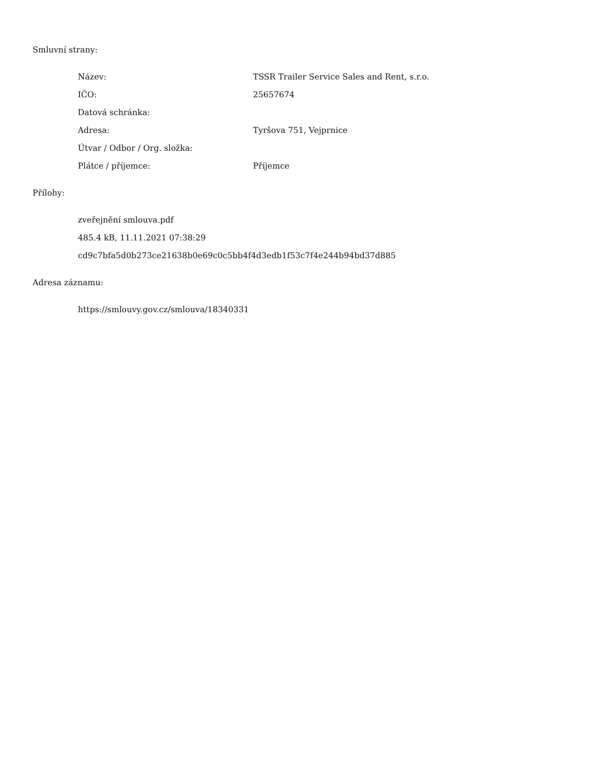Smluvní strany:
| Název: | TSSR Trailer Service Sales and Rent, s.r.o. |
| IČO: | 25657674 |
| Datová schránka: | |
| Adresa: | Tyršova 751, Vejprnice |
| Útvar / Odbor / Org. složka: | |
| Plátce / příjemce: | Příjemce |
Přílohy:
zveřejnění smlouva.pdf
485.4 kB, 11.11.2021 07:38:29
cd9c7bfa5d0b273ce21638b0e69c0c5bb4f4d3edb1f53c7f4e244b94bd37d885
Adresa záznamu:
https://smlouvy.gov.cz/smlouva/18340331